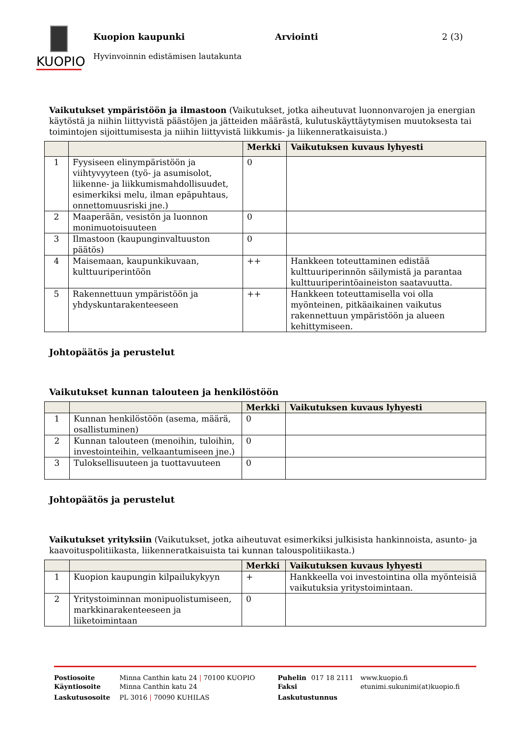KUOPIO
Kuopion kaupunki Arviointi 2 (3)
Hyvinvoinnin edistämisen lautakunta
Vaikutukset ympäristöön ja ilmastoon (Vaikutukset, jotka aiheutuvat luonnonvarojen ja energian käytöstä ja niihin liittyvistä päästöjen ja jätteiden määrästä, kulutuskäyttäytymisen muutoksesta tai toimintojen sijoittumisesta ja niihin liittyvistä liikkumis- ja liikenneratkaisuista.)
| | | Merkki | Vaikutuksen kuvaus lyhyesti |
| --- | --- | --- | --- |
| 1 | Fyysiseen elinympäristöön ja viihtyvyyteen (työ- ja asumisolot, liikenne- ja liikkumismahdollisuudet, esimerkiksi melu, ilman epäpuhtaus, onnettomuusriski jne.) | 0 | |
| 2 | Maaperään, vesistön ja luonnon monimuotoisuuteen | 0 | |
| 3 | Ilmastoon (kaupunginvaltuuston päätös) | 0 | |
| 4 | Maisemaan, kaupunkikuvaan, kulttuuriperintöön | ++ | Hankkeen toteuttaminen edistää kulttuuriperinnön säilymistä ja parantaa kulttuuriperintöaineiston saatavuutta. |
| 5 | Rakennettuun ympäristöön ja yhdyskuntarakenteeseen | ++ | Hankkeen toteuttamisella voi olla myönteinen, pitkäaikainen vaikutus rakennettuun ympäristöön ja alueen kehittymiseen. |
Johtopäätös ja perustelut
Vaikutukset kunnan talouteen ja henkilöstöön
| | | Merkki | Vaikutuksen kuvaus lyhyesti |
| --- | --- | --- | --- |
| 1 | Kunnan henkilöstöön (asema, määrä, osallistuminen) | 0 | |
| 2 | Kunnan talouteen (menoihin, tuloihin, investointeihin, velkaantumiseen jne.) | 0 | |
| 3 | Tuloksellisuuteen ja tuottavuuteen | 0 | |
Johtopäätös ja perustelut
Vaikutukset yrityksiin (Vaikutukset, jotka aiheutuvat esimerkiksi julkisista hankinnoista, asunto- ja kaavoituspolitiikasta, liikenneratkaisuista tai kunnan talouspolitiikasta.)
| | | Merkki | Vaikutuksen kuvaus lyhyesti |
| --- | --- | --- | --- |
| 1 | Kuopion kaupungin kilpailukykyyn | + | Hankkeella voi investointina olla myönteisiä vaikutuksia yritystoimintaan. |
| 2 | Yritystoiminnan monipuolistumiseen, markkinarakenteeseen ja liiketoimintaan | 0 | |
| Postiosoite | Minna Canthin katu 24 / 70100 KUOPIO | Puhelin | 017 18 2111 | www.kuopio.fi |
| Käyntiosoite | Minna Canthin katu 24 | Faksi | | etunimi.sukunimi(at)kuopio.fi |
| Laskutusosoite | PL 3016 / 70090 KUHILAS | Laskutustunnus | | |